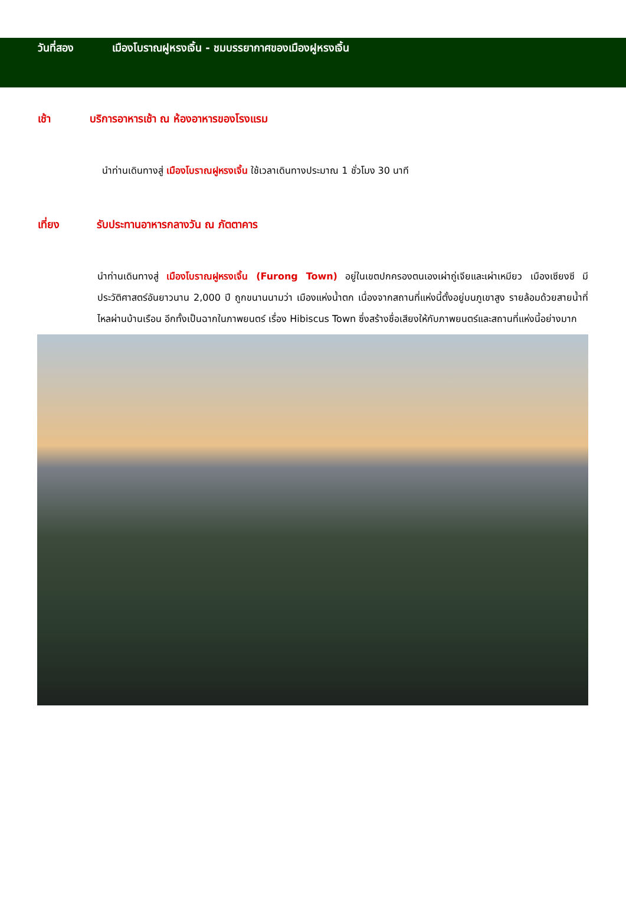วันที่สอง เมืองโบราณฝูหรงเจิ้น - ชมบรรยากาศของเมืองฝูหรงเจิ้น
เช้า บริการอาหารเช้า ณ ห้องอาหารของโรงแรม
นำท่านเดินทางสู่ เมืองโบราณฝูหรงเจิ้น ใช้เวลาเดินทางประมาณ 1 ชั่วโมง 30 นาที
เที่ยง รับประทานอาหารกลางวัน ณ ภัตตาคาร
นำท่านเดินทางสู่ เมืองโบราณฝูหรงเจิ้น (Furong Town) อยู่ในเขตปกครองตนเองเผ่าถู่เจียและเผ่าเหมียว เมืองเซียงซี มีประวัติศาสตร์อันยาวนาน 2,000 ปี ถูกขนานนามว่า เมืองแห่งน้ำตก เนื่องจากสถานที่แห่งนี้ตั้งอยู่บนภูเขาสูง รายล้อมด้วยสายน้ำที่ไหลผ่านบ้านเรือน อีกทั้งเป็นฉากในภาพยนตร์ เรื่อง Hibiscus Town ซึ่งสร้างชื่อเสียงให้กับภาพยนตร์และสถานที่แห่งนี้อย่างมาก